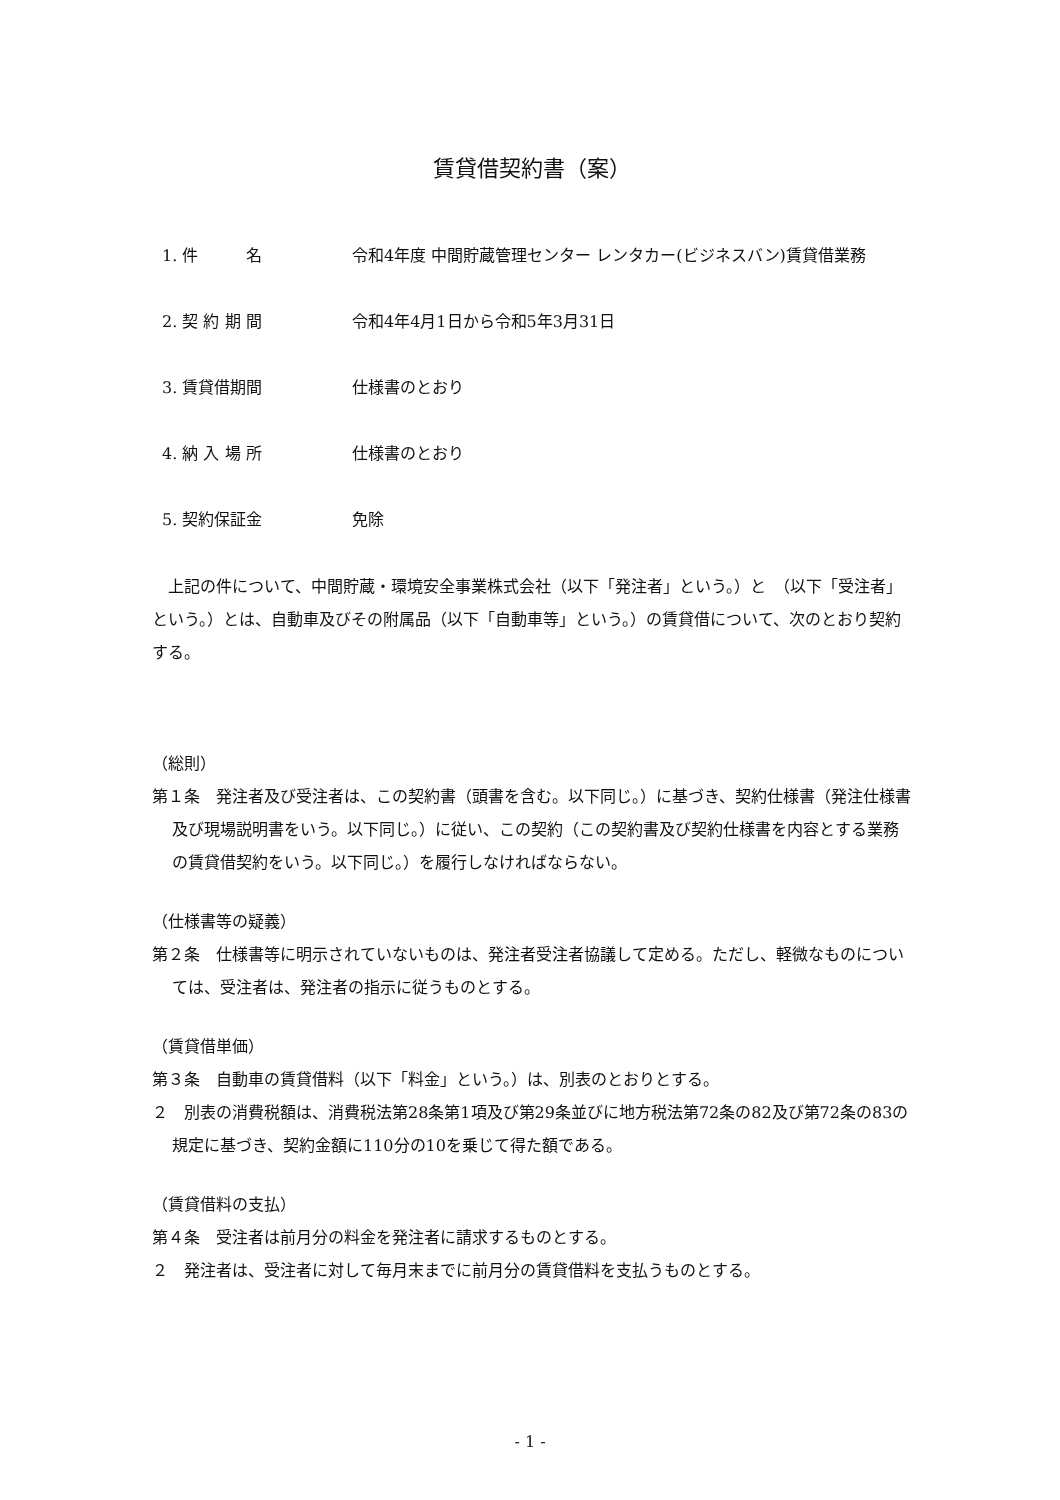賃貸借契約書（案）
1. 件　　　名 令和4年度 中間貯蔵管理センター レンタカー(ビジネスバン)賃貸借業務
2. 契 約 期 間 令和4年4月1日から令和5年3月31日
3. 賃貸借期間 仕様書のとおり
4. 納 入 場 所 仕様書のとおり
5. 契約保証金 免除
　上記の件について、中間貯蔵・環境安全事業株式会社（以下「発注者」という。）と　（以下「受注者」という。）とは、自動車及びその附属品（以下「自動車等」という。）の賃貸借について、次のとおり契約する。
（総則）
第１条　発注者及び受注者は、この契約書（頭書を含む。以下同じ。）に基づき、契約仕様書（発注仕様書及び現場説明書をいう。以下同じ。）に従い、この契約（この契約書及び契約仕様書を内容とする業務の賃貸借契約をいう。以下同じ。）を履行しなければならない。
（仕様書等の疑義）
第２条　仕様書等に明示されていないものは、発注者受注者協議して定める。ただし、軽微なものについては、受注者は、発注者の指示に従うものとする。
（賃貸借単価）
第３条　自動車の賃貸借料（以下「料金」という。）は、別表のとおりとする。
２　別表の消費税額は、消費税法第28条第1項及び第29条並びに地方税法第72条の82及び第72条の83の規定に基づき、契約金額に110分の10を乗じて得た額である。
（賃貸借料の支払）
第４条　受注者は前月分の料金を発注者に請求するものとする。
２　発注者は、受注者に対して毎月末までに前月分の賃貸借料を支払うものとする。
- 1 -